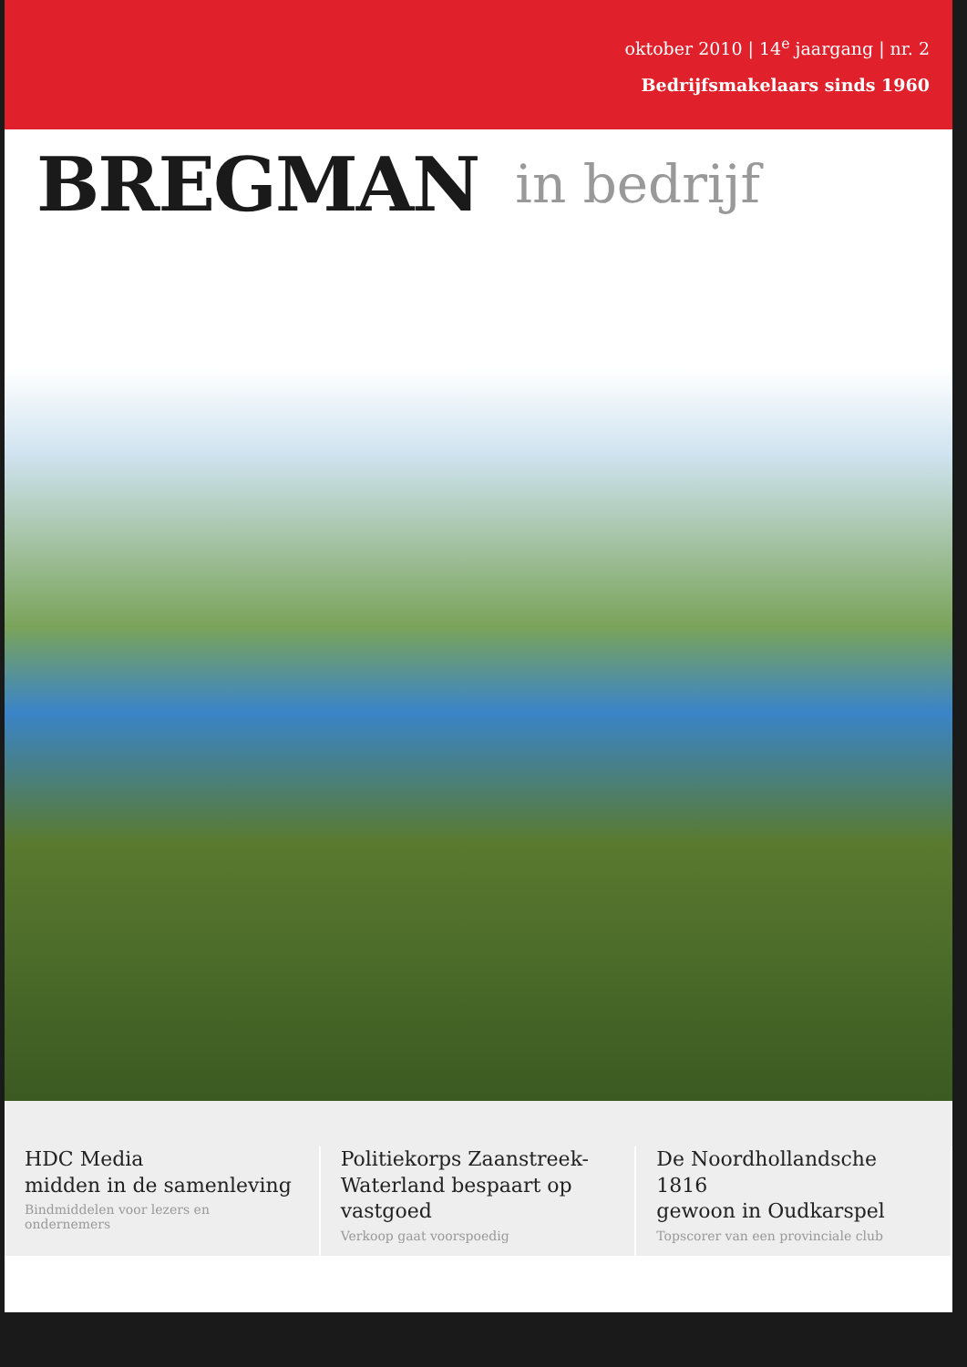oktober 2010 | 14<sup>e</sup> jaargang | nr. 2
Bedrijfsmakelaars sinds 1960
BREGMAN in bedrijf
HDC Media
midden in de samenleving
Bindmiddelen voor lezers en ondernemers
Politiekorps Zaanstreek-
Waterland bespaart op vastgoed
Verkoop gaat voorspoedig
De Noordhollandsche 1816
gewoon in Oudkarspel
Topscorer van een provinciale club